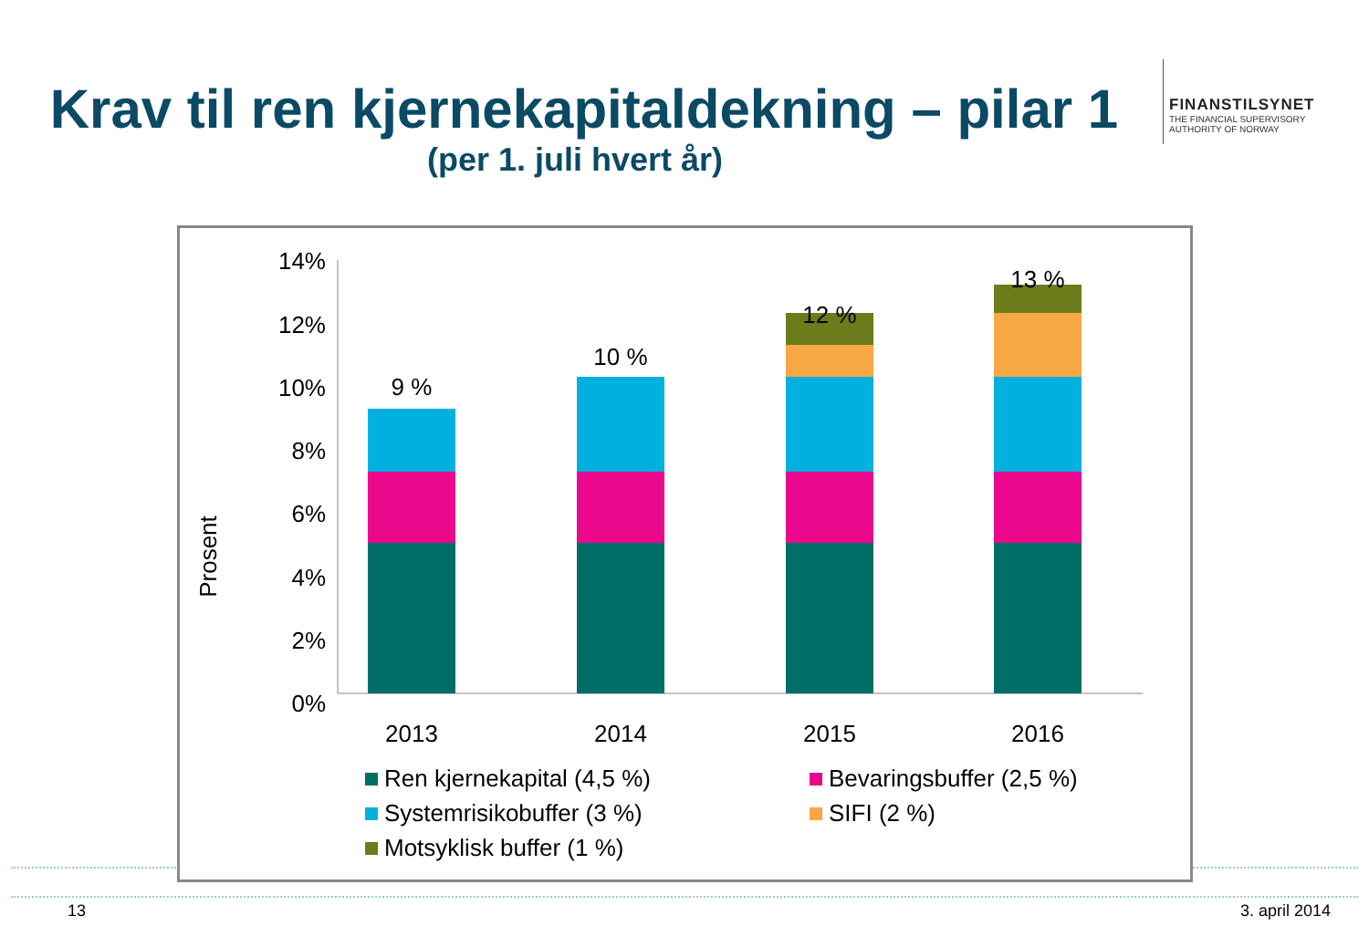Krav til ren kjernekapitaldekning – pilar 1
(per 1. juli hvert år)
FINANSTILSYNET
THE FINANCIAL SUPERVISORY
AUTHORITY OF NORWAY
14%
12%
10%
8%
6%
4%
2%
0%
Prosent
9 %
10 %
12 %
13 %
2013
2014
2015
2016
Ren kjernekapital (4,5 %)
Bevaringsbuffer (2,5 %)
Systemrisikobuffer (3 %)
SIFI (2 %)
Motsyklisk buffer (1 %)
13 3. april 2014